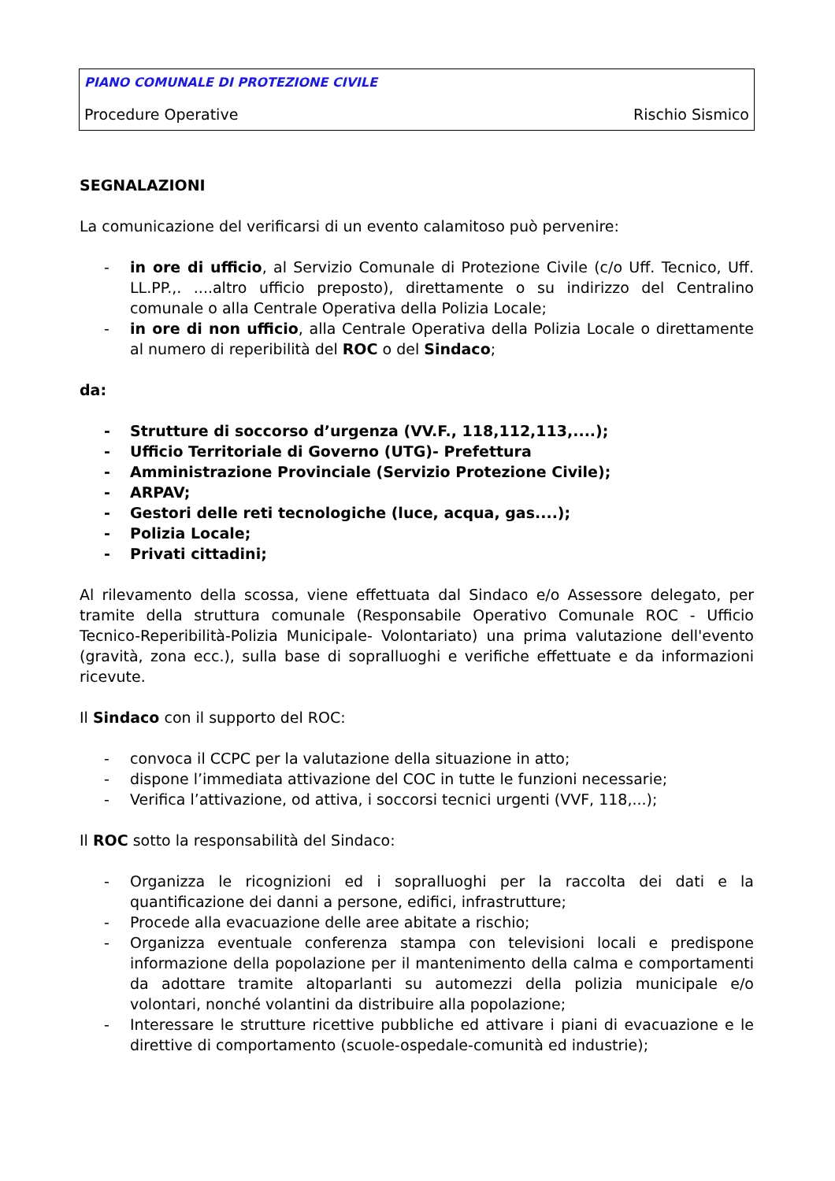PIANO COMUNALE DI PROTEZIONE CIVILE
Procedure Operative Rischio Sismico
SEGNALAZIONI
La comunicazione del verificarsi di un evento calamitoso può pervenire:
- in ore di ufficio, al Servizio Comunale di Protezione Civile (c/o Uff. Tecnico, Uff. LL.PP.,. ....altro ufficio preposto), direttamente o su indirizzo del Centralino comunale o alla Centrale Operativa della Polizia Locale;
- in ore di non ufficio, alla Centrale Operativa della Polizia Locale o direttamente al numero di reperibilità del ROC o del Sindaco;
da:
- Strutture di soccorso d’urgenza (VV.F., 118,112,113,....);
- Ufficio Territoriale di Governo (UTG)- Prefettura
- Amministrazione Provinciale (Servizio Protezione Civile);
- ARPAV;
- Gestori delle reti tecnologiche (luce, acqua, gas....);
- Polizia Locale;
- Privati cittadini;
Al rilevamento della scossa, viene effettuata dal Sindaco e/o Assessore delegato, per tramite della struttura comunale (Responsabile Operativo Comunale ROC - Ufficio Tecnico-Reperibilità-Polizia Municipale- Volontariato) una prima valutazione dell'evento (gravità, zona ecc.), sulla base di sopralluoghi e verifiche effettuate e da informazioni ricevute.
Il Sindaco con il supporto del ROC:
- convoca il CCPC per la valutazione della situazione in atto;
- dispone l’immediata attivazione del COC in tutte le funzioni necessarie;
- Verifica l’attivazione, od attiva, i soccorsi tecnici urgenti (VVF, 118,...);
Il ROC sotto la responsabilità del Sindaco:
- Organizza le ricognizioni ed i sopralluoghi per la raccolta dei dati e la quantificazione dei danni a persone, edifici, infrastrutture;
- Procede alla evacuazione delle aree abitate a rischio;
- Organizza eventuale conferenza stampa con televisioni locali e predispone informazione della popolazione per il mantenimento della calma e comportamenti da adottare tramite altoparlanti su automezzi della polizia municipale e/o volontari, nonché volantini da distribuire alla popolazione;
- Interessare le strutture ricettive pubbliche ed attivare i piani di evacuazione e le direttive di comportamento (scuole-ospedale-comunità ed industrie);